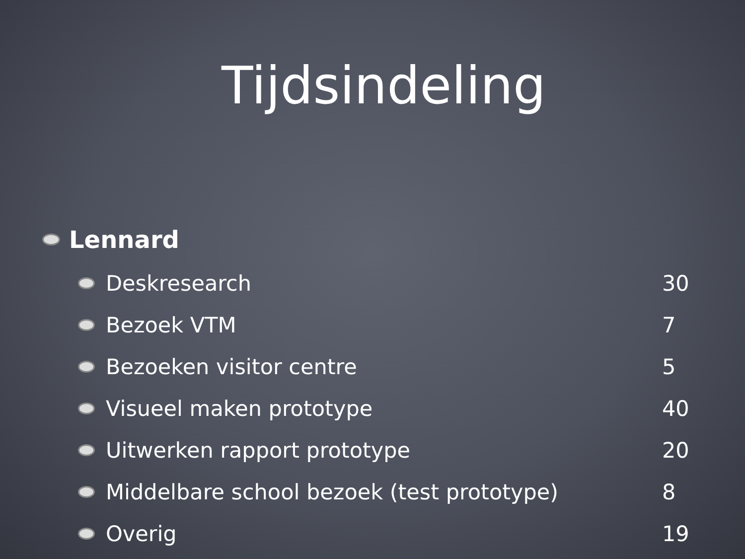Tijdsindeling
Lennard
Deskresearch 30
Bezoek VTM 7
Bezoeken visitor centre 5
Visueel maken prototype 40
Uitwerken rapport prototype 20
Middelbare school bezoek (test prototype) 8
Overig 19